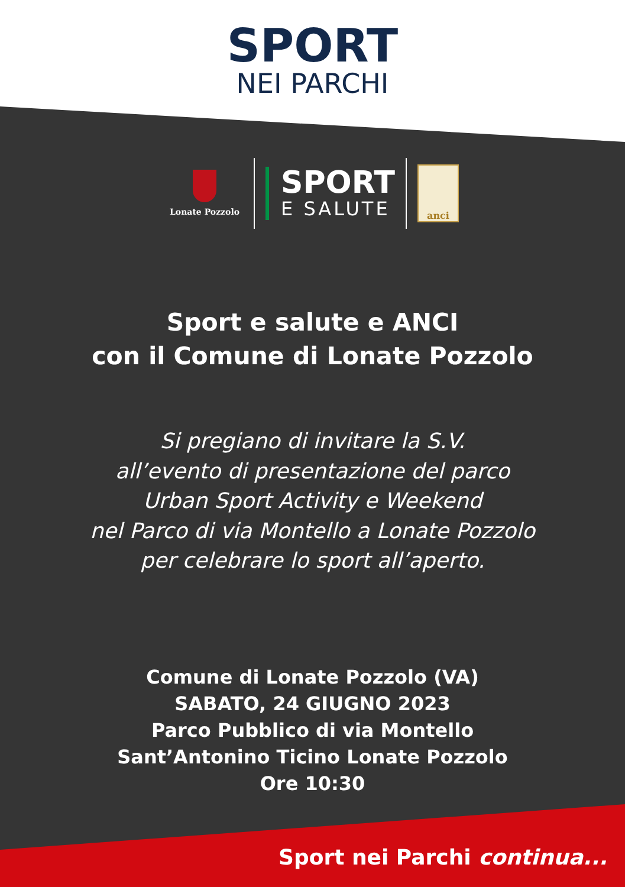SPORT
NEI PARCHI
Lonate Pozzolo
SPORT
E SALUTE
anci
Sport e salute e ANCI
con il Comune di Lonate Pozzolo
Si pregiano di invitare la S.V.
all’evento di presentazione del parco
Urban Sport Activity e Weekend
nel Parco di via Montello a Lonate Pozzolo
per celebrare lo sport all’aperto.
Comune di Lonate Pozzolo (VA)
SABATO, 24 GIUGNO 2023
Parco Pubblico di via Montello
Sant’Antonino Ticino Lonate Pozzolo
Ore 10:30
Sport nei Parchi continua...